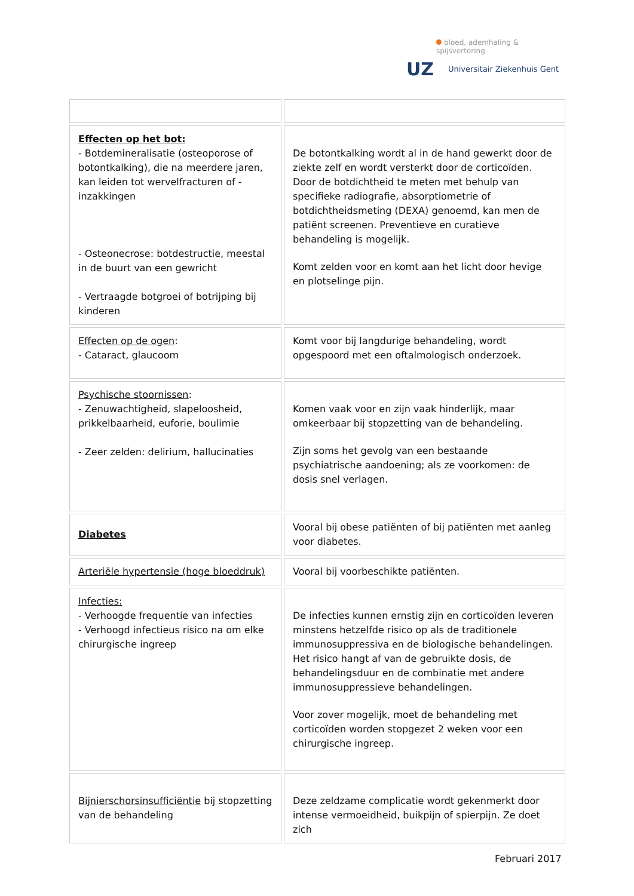bloed, ademhaling & spijsvertering
UZ
Universitair Ziekenhuis Gent
| Effecten op het bot: - Botdemineralisatie (osteoporose of botontkalking), die na meerdere jaren, kan leiden tot wervelfracturen of -inzakkingen - Osteonecrose: botdestructie, meestal in de buurt van een gewricht - Vertraagde botgroei of botrijping bij kinderen | De botontkalking wordt al in de hand gewerkt door de ziekte zelf en wordt versterkt door de corticoïden. Door de botdichtheid te meten met behulp van specifieke radiografie, absorptiometrie of botdichtheidsmeting (DEXA) genoemd, kan men de patiënt screenen. Preventieve en curatieve behandeling is mogelijk. Komt zelden voor en komt aan het licht door hevige en plotselinge pijn. |
| Effecten op de ogen : - Cataract, glaucoom | Komt voor bij langdurige behandeling, wordt opgespoord met een oftalmologisch onderzoek. |
| Psychische stoornissen : - Zenuwachtigheid, slapeloosheid, prikkelbaarheid, euforie, boulimie - Zeer zelden: delirium, hallucinaties | Komen vaak voor en zijn vaak hinderlijk, maar omkeerbaar bij stopzetting van de behandeling. Zijn soms het gevolg van een bestaande psychiatrische aandoening; als ze voorkomen: de dosis snel verlagen. |
| Diabetes | Vooral bij obese patiënten of bij patiënten met aanleg voor diabetes. |
| Arteriële hypertensie (hoge bloeddruk) | Vooral bij voorbeschikte patiënten. |
| Infecties: - Verhoogde frequentie van infecties - Verhoogd infectieus risico na om elke chirurgische ingreep | De infecties kunnen ernstig zijn en corticoïden leveren minstens hetzelfde risico op als de traditionele immunosuppressiva en de biologische behandelingen. Het risico hangt af van de gebruikte dosis, de behandelingsduur en de combinatie met andere immunosuppressieve behandelingen. Voor zover mogelijk, moet de behandeling met corticoïden worden stopgezet 2 weken voor een chirurgische ingreep. |
| Bijnierschorsinsufficiëntie bij stopzetting van de behandeling | Deze zeldzame complicatie wordt gekenmerkt door intense vermoeidheid, buikpijn of spierpijn. Ze doet zich |
Februari 2017